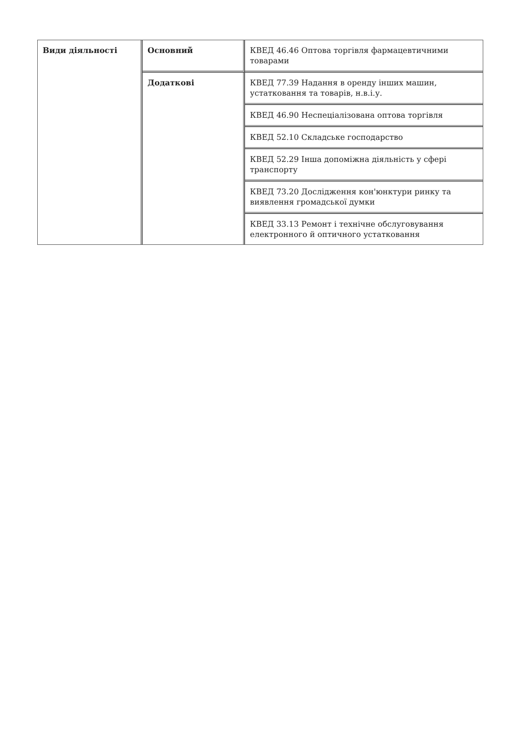| Види діяльності | Основний | КВЕД 46.46 Оптова торгівля фармацевтичними товарами |
| | Додаткові | КВЕД 77.39 Надання в оренду інших машин, устатковання та товарів, н.в.і.у. |
| | | КВЕД 46.90 Неспеціалізована оптова торгівля |
| | | КВЕД 52.10 Складське господарство |
| | | КВЕД 52.29 Інша допоміжна діяльність у сфері транспорту |
| | | КВЕД 73.20 Дослідження кон'юнктури ринку та виявлення громадської думки |
| | | КВЕД 33.13 Ремонт і технічне обслуговування електронного й оптичного устатковання |